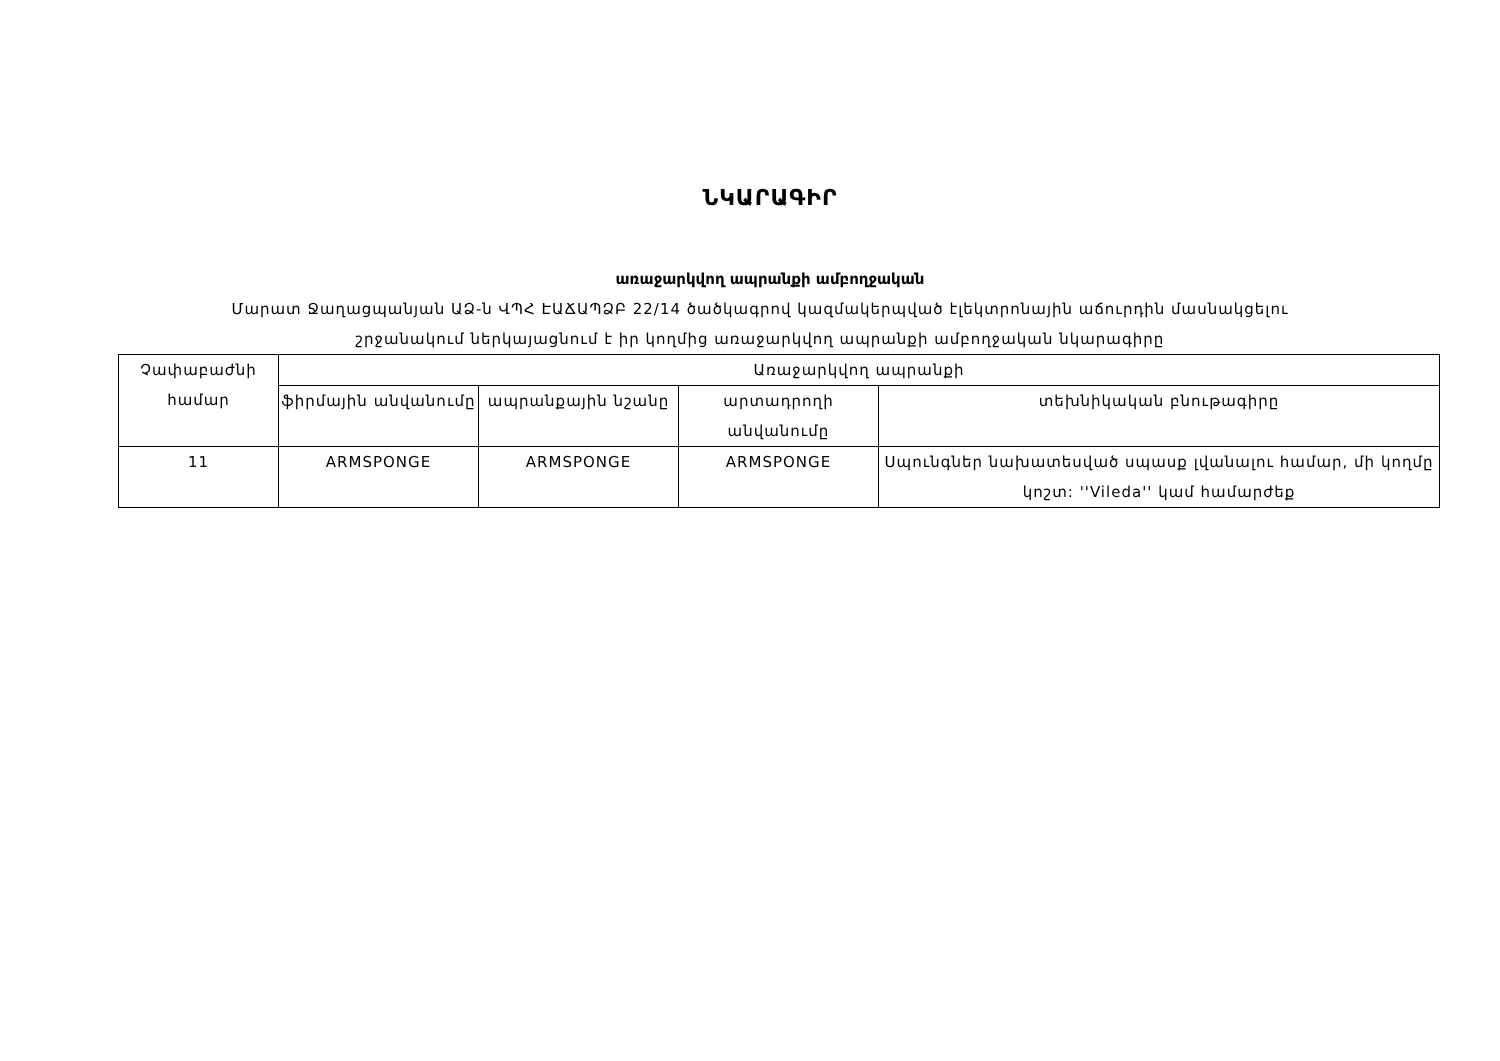ՆԿԱՐԱԳԻՐ
առաջարկվող ապրանքի ամբողջական
Մարատ Ջաղացպանյան ԱՁ-ն ՎՊՀ ԷԱՃԱՊՁԲ 22/14 ծածկագրով կազմակերպված էլեկտրոնային աճուրդին մասնակցելու
շրջանակում ներկայացնում է իր կողմից առաջարկվող ապրանքի ամբողջական նկարագիրը
| Չափաբաժնի համար | Առաջարկվող ապրանքի | | | |
| --- | --- | --- | --- | --- |
| | ֆիրմային անվանումը | ապրանքային նշանը | արտադրողի անվանումը | տեխնիկական բնութագիրը |
| 11 | ARMSPONGE | ARMSPONGE | ARMSPONGE | Սպունգներ նախատեսված սպասք լվանալու համար, մի կողմը կոշտ: ''Vileda'' կամ համարժեք |